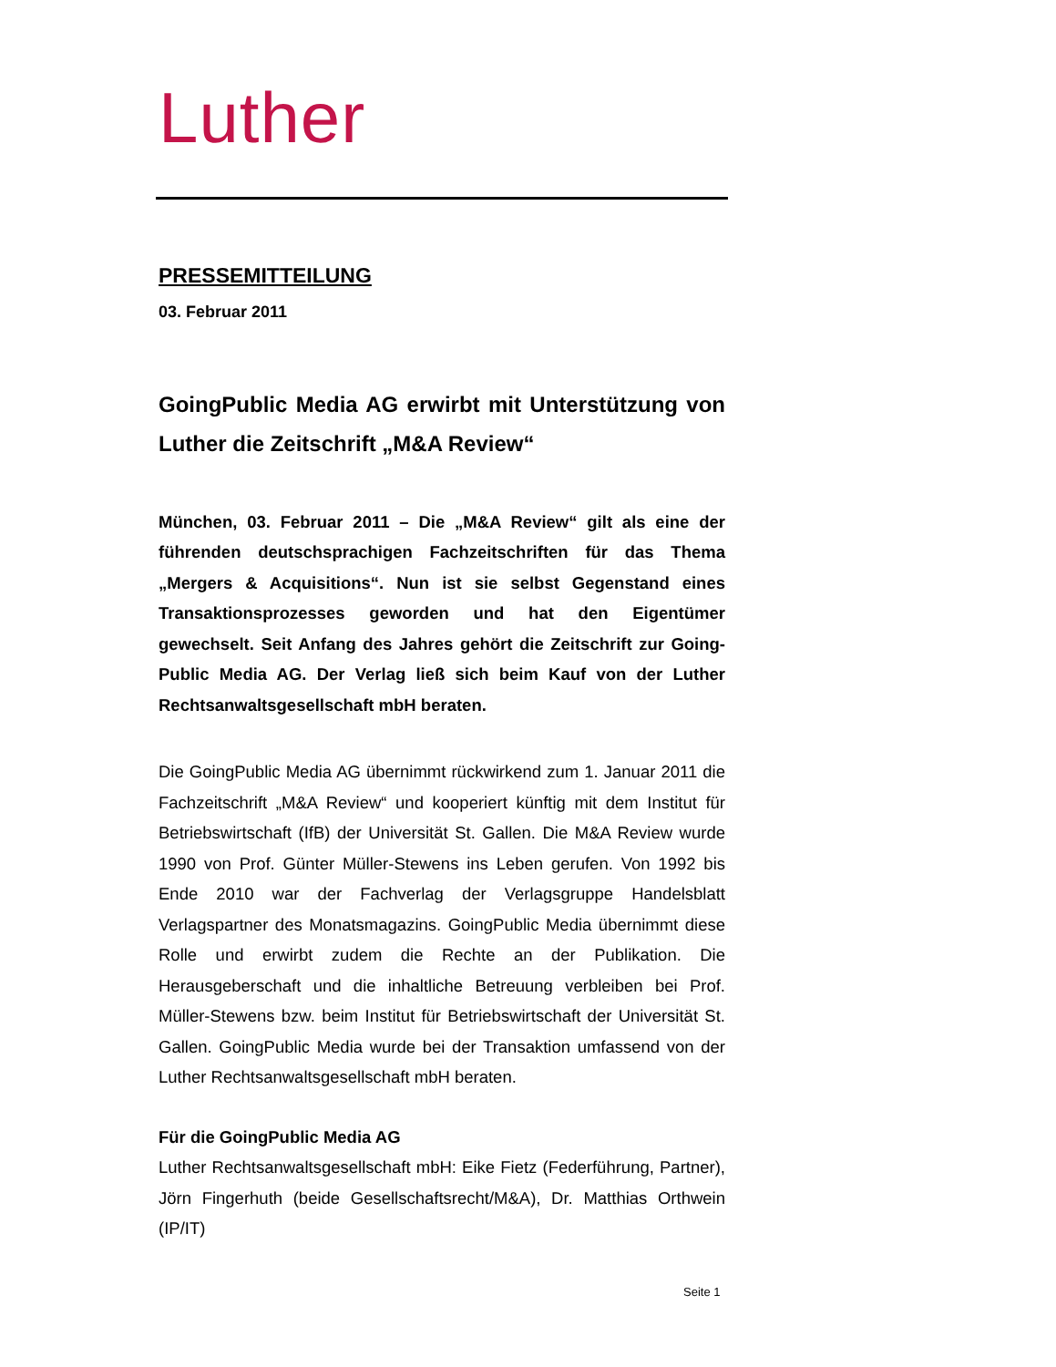Luther
PRESSEMITTEILUNG
03. Februar 2011
GoingPublic Media AG erwirbt mit Unterstützung von Luther die Zeitschrift „M&A Review“
München, 03. Februar 2011 – Die „M&A Review“ gilt als eine der führenden deutschsprachigen Fachzeitschriften für das Thema „Mergers & Acquisitions“. Nun ist sie selbst Gegenstand eines Transaktionsprozesses geworden und hat den Eigentümer gewechselt. Seit Anfang des Jahres gehört die Zeitschrift zur Going­Public Media AG. Der Verlag ließ sich beim Kauf von der Luther Rechtsanwaltsgesellschaft mbH beraten.
Die GoingPublic Media AG übernimmt rückwirkend zum 1. Januar 2011 die Fachzeitschrift „M&A Review“ und kooperiert künftig mit dem Institut für Betriebswirtschaft (IfB) der Universität St. Gallen. Die M&A Review wurde 1990 von Prof. Günter Müller-Stewens ins Leben gerufen. Von 1992 bis Ende 2010 war der Fachverlag der Verlagsgruppe Handels­blatt Verlagspartner des Monatsmagazins. GoingPublic Media über­nimmt diese Rolle und erwirbt zudem die Rechte an der Publikation. Die Herausgeberschaft und die inhaltliche Betreuung verbleiben bei Prof. Müller-Stewens bzw. beim Institut für Betriebswirtschaft der Universität St. Gallen. GoingPublic Media wurde bei der Transaktion umfassend von der Luther Rechtsanwaltsgesellschaft mbH beraten.
Für die GoingPublic Media AG
Luther Rechtsanwaltsgesellschaft mbH: Eike Fietz (Federführung, Part­ner), Jörn Fingerhuth (beide Gesellschaftsrecht/M&A), Dr. Matthias Orthwein (IP/IT)
Seite 1